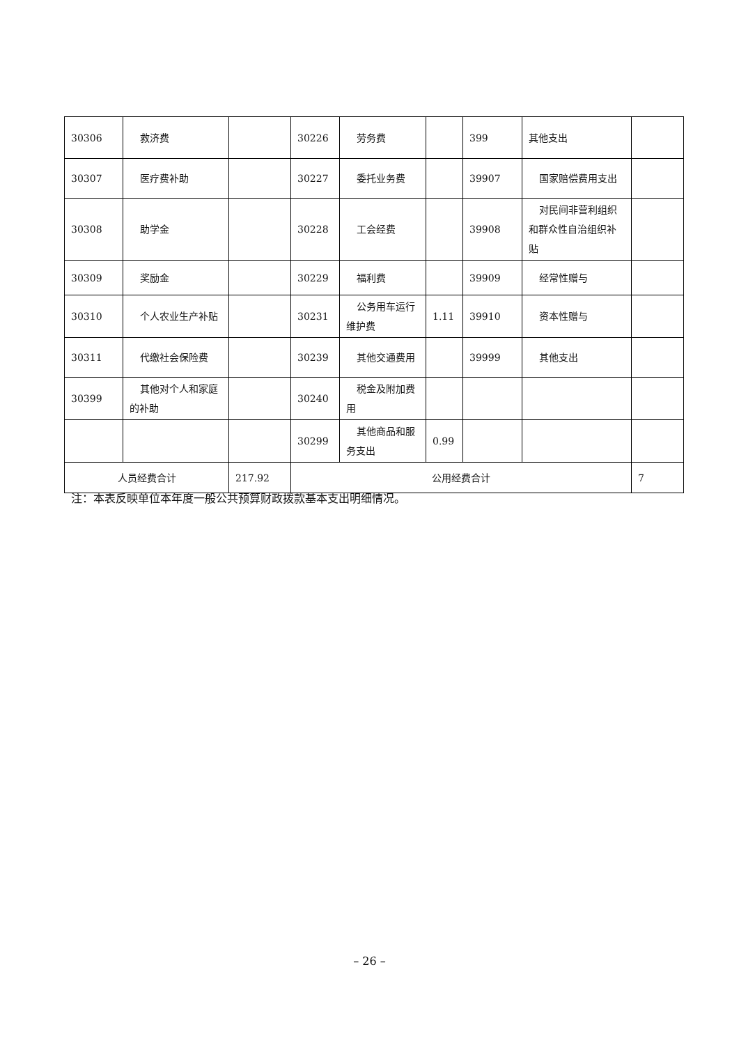| 30306 | 救济费 | | 30226 | 劳务费 | | 399 | 其他支出 | |
| 30307 | 医疗费补助 | | 30227 | 委托业务费 | | 39907 | 国家赔偿费用支出 | |
| 30308 | 助学金 | | 30228 | 工会经费 | | 39908 | 对民间非营利组织和群众性自治组织补贴 | |
| 30309 | 奖励金 | | 30229 | 福利费 | | 39909 | 经常性赠与 | |
| 30310 | 个人农业生产补贴 | | 30231 | 公务用车运行维护费 | 1.11 | 39910 | 资本性赠与 | |
| 30311 | 代缴社会保险费 | | 30239 | 其他交通费用 | | 39999 | 其他支出 | |
| 30399 | 其他对个人和家庭的补助 | | 30240 | 税金及附加费用 | | | | |
| | | | 30299 | 其他商品和服务支出 | 0.99 | | | |
| 人员经费合计 | | 217.92 | 公用经费合计 | | | | | 7 |
注：本表反映单位本年度一般公共预算财政拨款基本支出明细情况。
– 26 –